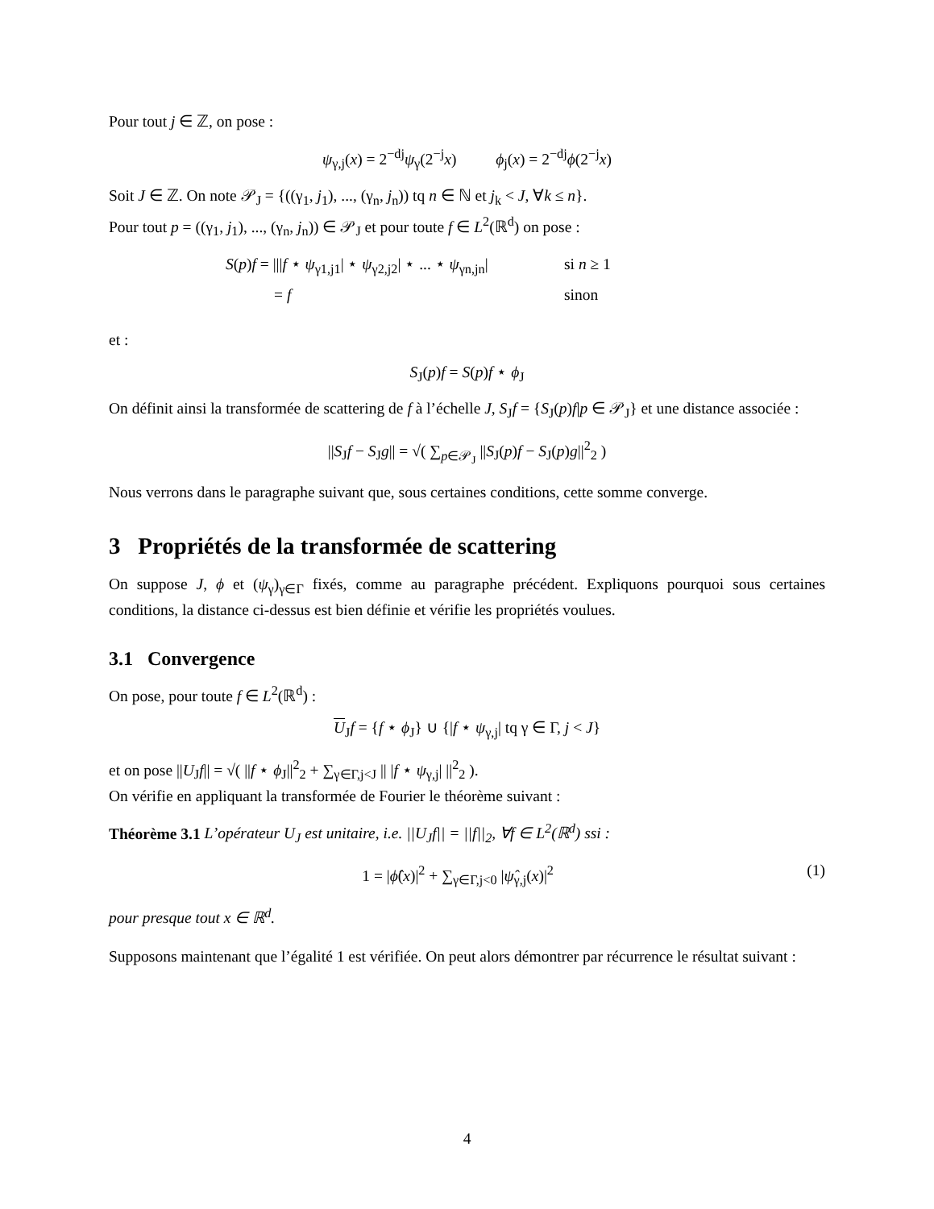Pour tout j ∈ ℤ, on pose :
ψ<sub>γ,j</sub>(x) = 2<sup>−dj</sup>ψ<sub>γ</sub>(2<sup>−j</sup>x) ϕ<sub>j</sub>(x) = 2<sup>−dj</sup>ϕ(2<sup>−j</sup>x)
Soit J ∈ ℤ. On note 𝒫<sub>J</sub> = {((γ<sub>1</sub>, j<sub>1</sub>), ..., (γ<sub>n</sub>, j<sub>n</sub>)) tq n ∈ ℕ et j<sub>k</sub> < J, ∀k ≤ n}.
Pour tout p = ((γ<sub>1</sub>, j<sub>1</sub>), ..., (γ<sub>n</sub>, j<sub>n</sub>)) ∈ 𝒫<sub>J</sub> et pour toute f ∈ L<sup>2</sup>(ℝ<sup>d</sup>) on pose :
S(p)f = |||f ⋆ ψ<sub>γ1,j1</sub>| ⋆ ψ<sub>γ2,j2</sub>| ⋆ ... ⋆ ψ<sub>γn,jn</sub>|
si n ≥ 1
= f
sinon
et :
S<sub>J</sub>(p)f = S(p)f ⋆ ϕ<sub>J</sub>
On définit ainsi la transformée de scattering de f à l’échelle J, S<sub>J</sub>f = {S<sub>J</sub>(p)f|p ∈ 𝒫<sub>J</sub>} et une distance associée :
||S<sub>J</sub>f − S<sub>J</sub>g|| = √( ∑<sub>p∈𝒫<sub>J</sub></sub> ||S<sub>J</sub>(p)f − S<sub>J</sub>(p)g||<sup>2</sup><sub>2</sub> )
Nous verrons dans le paragraphe suivant que, sous certaines conditions, cette somme converge.
3 Propriétés de la transformée de scattering
On suppose J, ϕ et (ψ<sub>γ</sub>)<sub>γ∈Γ</sub> fixés, comme au paragraphe précédent. Expliquons pourquoi sous certaines conditions, la distance ci-dessus est bien définie et vérifie les propriétés voulues.
3.1 Convergence
On pose, pour toute f ∈ L<sup>2</sup>(ℝ<sup>d</sup>) :
U<sub>J</sub>f = {f ⋆ ϕ<sub>J</sub>} ∪ {|f ⋆ ψ<sub>γ,j</sub>| tq γ ∈ Γ, j < J}
et on pose ||U<sub>J</sub>f|| = √( ||f ⋆ ϕ<sub>J</sub>||<sup>2</sup><sub>2</sub> + ∑<sub>γ∈Γ,j<J</sub> || |f ⋆ ψ<sub>γ,j</sub>| ||<sup>2</sup><sub>2</sub> ).
On vérifie en appliquant la transformée de Fourier le théorème suivant :
Théorème 3.1 L’opérateur U<sub>J</sub> est unitaire, i.e. ||U<sub>J</sub>f|| = ||f||<sub>2</sub>, ∀f ∈ L<sup>2</sup>(ℝ<sup>d</sup>) ssi :
1 = |ϕ̂(x)|<sup>2</sup> + ∑<sub>γ∈Γ,j<0</sub> |ψ̂<sub>γ,j</sub>(x)|<sup>2</sup> (1)
pour presque tout x ∈ ℝ<sup>d</sup>.
Supposons maintenant que l’égalité 1 est vérifiée. On peut alors démontrer par récurrence le résultat suivant :
4